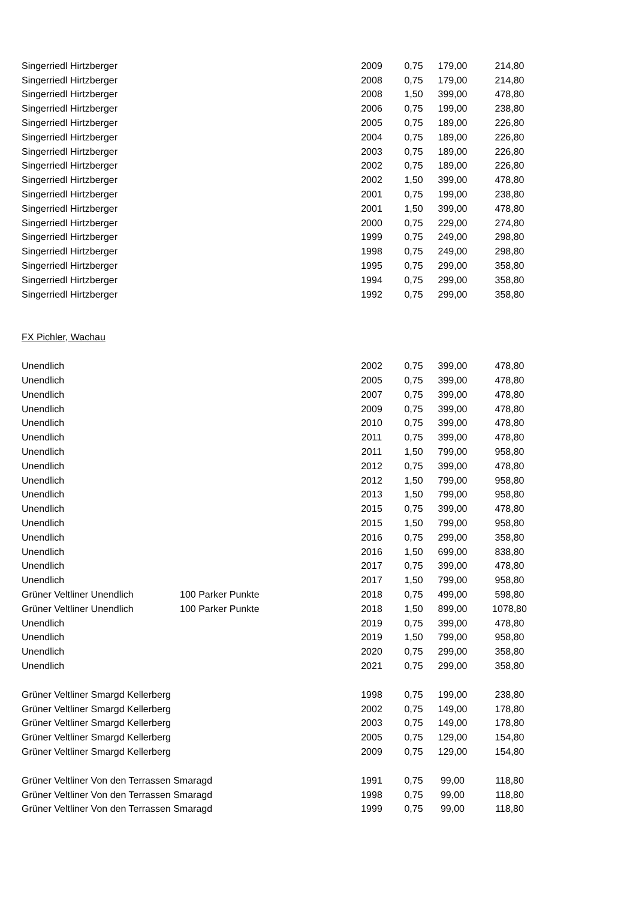| Singerriedl Hirtzberger | | 2009 | 0,75 | 179,00 | 214,80 |
| Singerriedl Hirtzberger | | 2008 | 0,75 | 179,00 | 214,80 |
| Singerriedl Hirtzberger | | 2008 | 1,50 | 399,00 | 478,80 |
| Singerriedl Hirtzberger | | 2006 | 0,75 | 199,00 | 238,80 |
| Singerriedl Hirtzberger | | 2005 | 0,75 | 189,00 | 226,80 |
| Singerriedl Hirtzberger | | 2004 | 0,75 | 189,00 | 226,80 |
| Singerriedl Hirtzberger | | 2003 | 0,75 | 189,00 | 226,80 |
| Singerriedl Hirtzberger | | 2002 | 0,75 | 189,00 | 226,80 |
| Singerriedl Hirtzberger | | 2002 | 1,50 | 399,00 | 478,80 |
| Singerriedl Hirtzberger | | 2001 | 0,75 | 199,00 | 238,80 |
| Singerriedl Hirtzberger | | 2001 | 1,50 | 399,00 | 478,80 |
| Singerriedl Hirtzberger | | 2000 | 0,75 | 229,00 | 274,80 |
| Singerriedl Hirtzberger | | 1999 | 0,75 | 249,00 | 298,80 |
| Singerriedl Hirtzberger | | 1998 | 0,75 | 249,00 | 298,80 |
| Singerriedl Hirtzberger | | 1995 | 0,75 | 299,00 | 358,80 |
| Singerriedl Hirtzberger | | 1994 | 0,75 | 299,00 | 358,80 |
| Singerriedl Hirtzberger | | 1992 | 0,75 | 299,00 | 358,80 |
| FX Pichler, Wachau | | | | | |
| Unendlich | | 2002 | 0,75 | 399,00 | 478,80 |
| Unendlich | | 2005 | 0,75 | 399,00 | 478,80 |
| Unendlich | | 2007 | 0,75 | 399,00 | 478,80 |
| Unendlich | | 2009 | 0,75 | 399,00 | 478,80 |
| Unendlich | | 2010 | 0,75 | 399,00 | 478,80 |
| Unendlich | | 2011 | 0,75 | 399,00 | 478,80 |
| Unendlich | | 2011 | 1,50 | 799,00 | 958,80 |
| Unendlich | | 2012 | 0,75 | 399,00 | 478,80 |
| Unendlich | | 2012 | 1,50 | 799,00 | 958,80 |
| Unendlich | | 2013 | 1,50 | 799,00 | 958,80 |
| Unendlich | | 2015 | 0,75 | 399,00 | 478,80 |
| Unendlich | | 2015 | 1,50 | 799,00 | 958,80 |
| Unendlich | | 2016 | 0,75 | 299,00 | 358,80 |
| Unendlich | | 2016 | 1,50 | 699,00 | 838,80 |
| Unendlich | | 2017 | 0,75 | 399,00 | 478,80 |
| Unendlich | | 2017 | 1,50 | 799,00 | 958,80 |
| Grüner Veltliner Unendlich | 100 Parker Punkte | 2018 | 0,75 | 499,00 | 598,80 |
| Grüner Veltliner Unendlich | 100 Parker Punkte | 2018 | 1,50 | 899,00 | 1078,80 |
| Unendlich | | 2019 | 0,75 | 399,00 | 478,80 |
| Unendlich | | 2019 | 1,50 | 799,00 | 958,80 |
| Unendlich | | 2020 | 0,75 | 299,00 | 358,80 |
| Unendlich | | 2021 | 0,75 | 299,00 | 358,80 |
| Grüner Veltliner Smargd Kellerberg | | 1998 | 0,75 | 199,00 | 238,80 |
| Grüner Veltliner Smargd Kellerberg | | 2002 | 0,75 | 149,00 | 178,80 |
| Grüner Veltliner Smargd Kellerberg | | 2003 | 0,75 | 149,00 | 178,80 |
| Grüner Veltliner Smargd Kellerberg | | 2005 | 0,75 | 129,00 | 154,80 |
| Grüner Veltliner Smargd Kellerberg | | 2009 | 0,75 | 129,00 | 154,80 |
| Grüner Veltliner Von den Terrassen Smaragd | | 1991 | 0,75 | 99,00 | 118,80 |
| Grüner Veltliner Von den Terrassen Smaragd | | 1998 | 0,75 | 99,00 | 118,80 |
| Grüner Veltliner Von den Terrassen Smaragd | | 1999 | 0,75 | 99,00 | 118,80 |